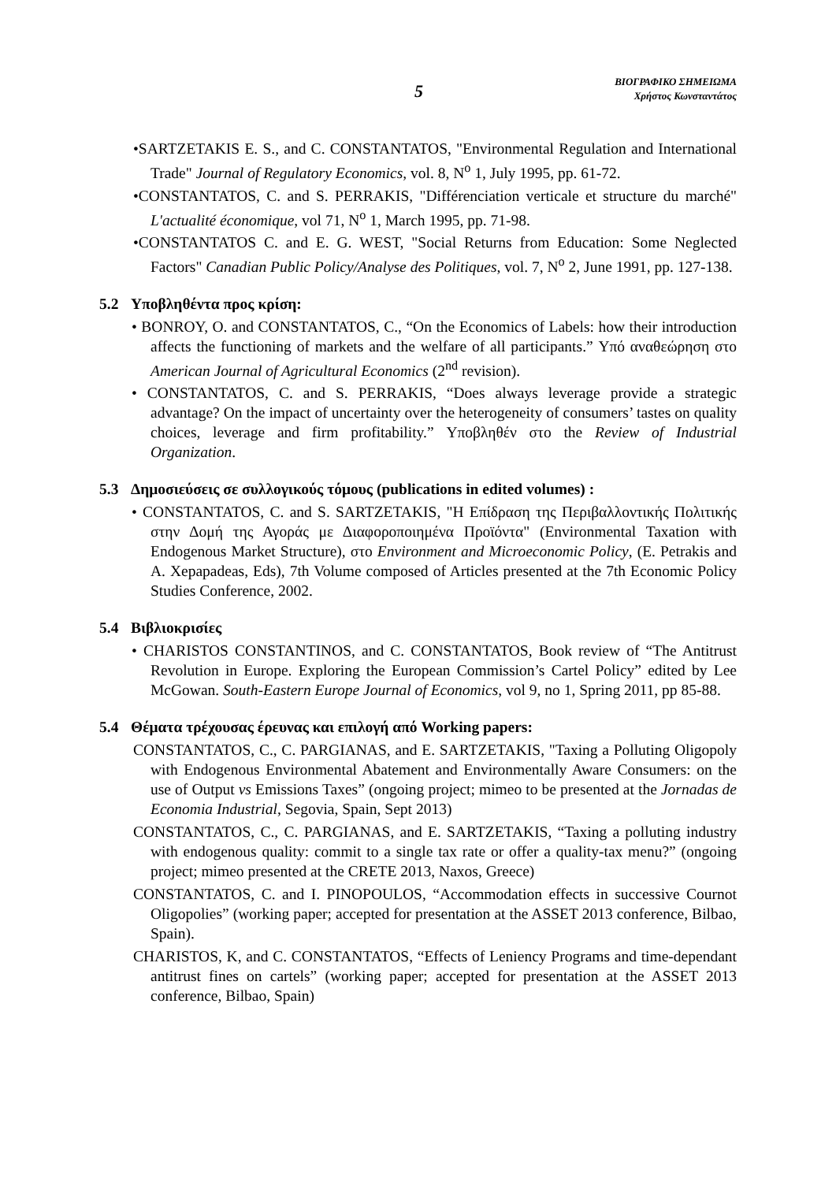5
ΒΙΟΓΡΑΦΙΚΟ ΣΗΜΕΙΩΜΑ
Χρήστος Κωνσταντάτος
•SARTZETAKIS E. S., and C. CONSTANTATOS, "Environmental Regulation and International Trade" Journal of Regulatory Economics, vol. 8, N<sup>o</sup> 1, July 1995, pp. 61-72.
•CONSTANTATOS, C. and S. PERRAKIS, "Différenciation verticale et structure du marché" L'actualité économique, vol 71, N<sup>o</sup> 1, March 1995, pp. 71-98.
•CONSTANTATOS C. and E. G. WEST, "Social Returns from Education: Some Neglected Factors" Canadian Public Policy/Analyse des Politiques, vol. 7, N<sup>o</sup> 2, June 1991, pp. 127-138.
5.2 Υποβληθέντα προς κρίση:
• BONROY, O. and CONSTANTATOS, C., “On the Economics of Labels: how their introduction affects the functioning of markets and the welfare of all participants.” Υπό αναθεώρηση στο American Journal of Agricultural Economics (2<sup>nd</sup> revision).
• CONSTANTATOS, C. and S. PERRAKIS, “Does always leverage provide a strategic advantage? On the impact of uncertainty over the heterogeneity of consumers’ tastes on quality choices, leverage and firm profitability.” Υποβληθέν στο the Review of Industrial Organization.
5.3 Δημοσιεύσεις σε συλλογικούς τόμους (publications in edited volumes) :
• CONSTANTATOS, C. and S. SARTZETAKIS, "Η Επίδραση της Περιβαλλοντικής Πολιτικής στην Δομή της Αγοράς με Διαφοροποιημένα Προϊόντα" (Environmental Taxation with Endogenous Market Structure), στο Environment and Microeconomic Policy, (E. Petrakis and A. Xepapadeas, Eds), 7th Volume composed of Articles presented at the 7th Economic Policy Studies Conference, 2002.
5.4 Βιβλιοκρισίες
• CHARISTOS CONSTANTINOS, and C. CONSTANTATOS, Book review of “The Antitrust Revolution in Europe. Exploring the European Commission’s Cartel Policy” edited by Lee McGowan. South-Eastern Europe Journal of Economics, vol 9, no 1, Spring 2011, pp 85-88.
5.4 Θέματα τρέχουσας έρευνας και επιλογή από Working papers:
CONSTANTATOS, C., C. PARGIANAS, and E. SARTZETAKIS, "Taxing a Polluting Oligopoly with Endogenous Environmental Abatement and Environmentally Aware Consumers: on the use of Output vs Emissions Taxes” (ongoing project; mimeo to be presented at the Jornadas de Economia Industrial, Segovia, Spain, Sept 2013)
CONSTANTATOS, C., C. PARGIANAS, and E. SARTZETAKIS, “Taxing a polluting industry with endogenous quality: commit to a single tax rate or offer a quality-tax menu?” (ongoing project; mimeo presented at the CRETE 2013, Naxos, Greece)
CONSTANTATOS, C. and I. PINOPOULOS, “Accommodation effects in successive Cournot Oligopolies” (working paper; accepted for presentation at the ASSET 2013 conference, Bilbao, Spain).
CHARISTOS, K, and C. CONSTANTATOS, “Effects of Leniency Programs and time-dependant antitrust fines on cartels” (working paper; accepted for presentation at the ASSET 2013 conference, Bilbao, Spain)